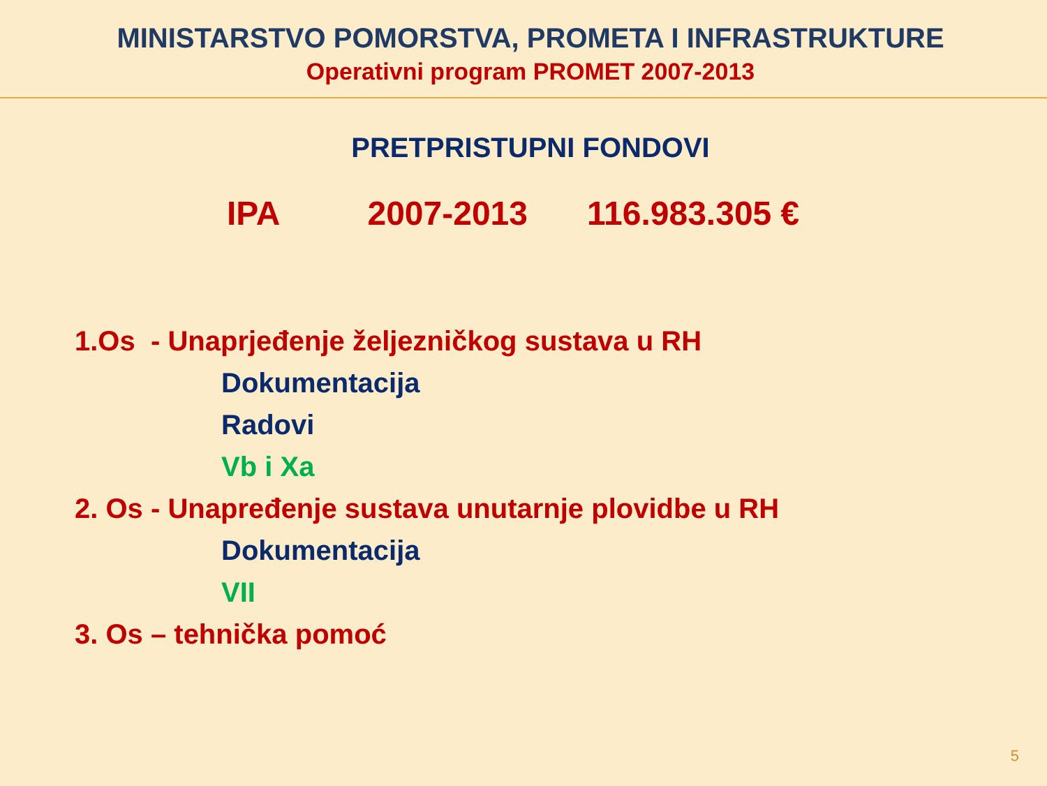MINISTARSTVO POMORSTVA, PROMETA I INFRASTRUKTURE
Operativni program PROMET 2007-2013
PRETPRISTUPNI FONDOVI
IPA 2007-2013 116.983.305 €
1.Os - Unaprjeđenje željezničkog sustava u RH
Dokumentacija
Radovi
Vb i Xa
2. Os - Unapređenje sustava unutarnje plovidbe u RH
Dokumentacija
VII
3. Os – tehnička pomoć
5